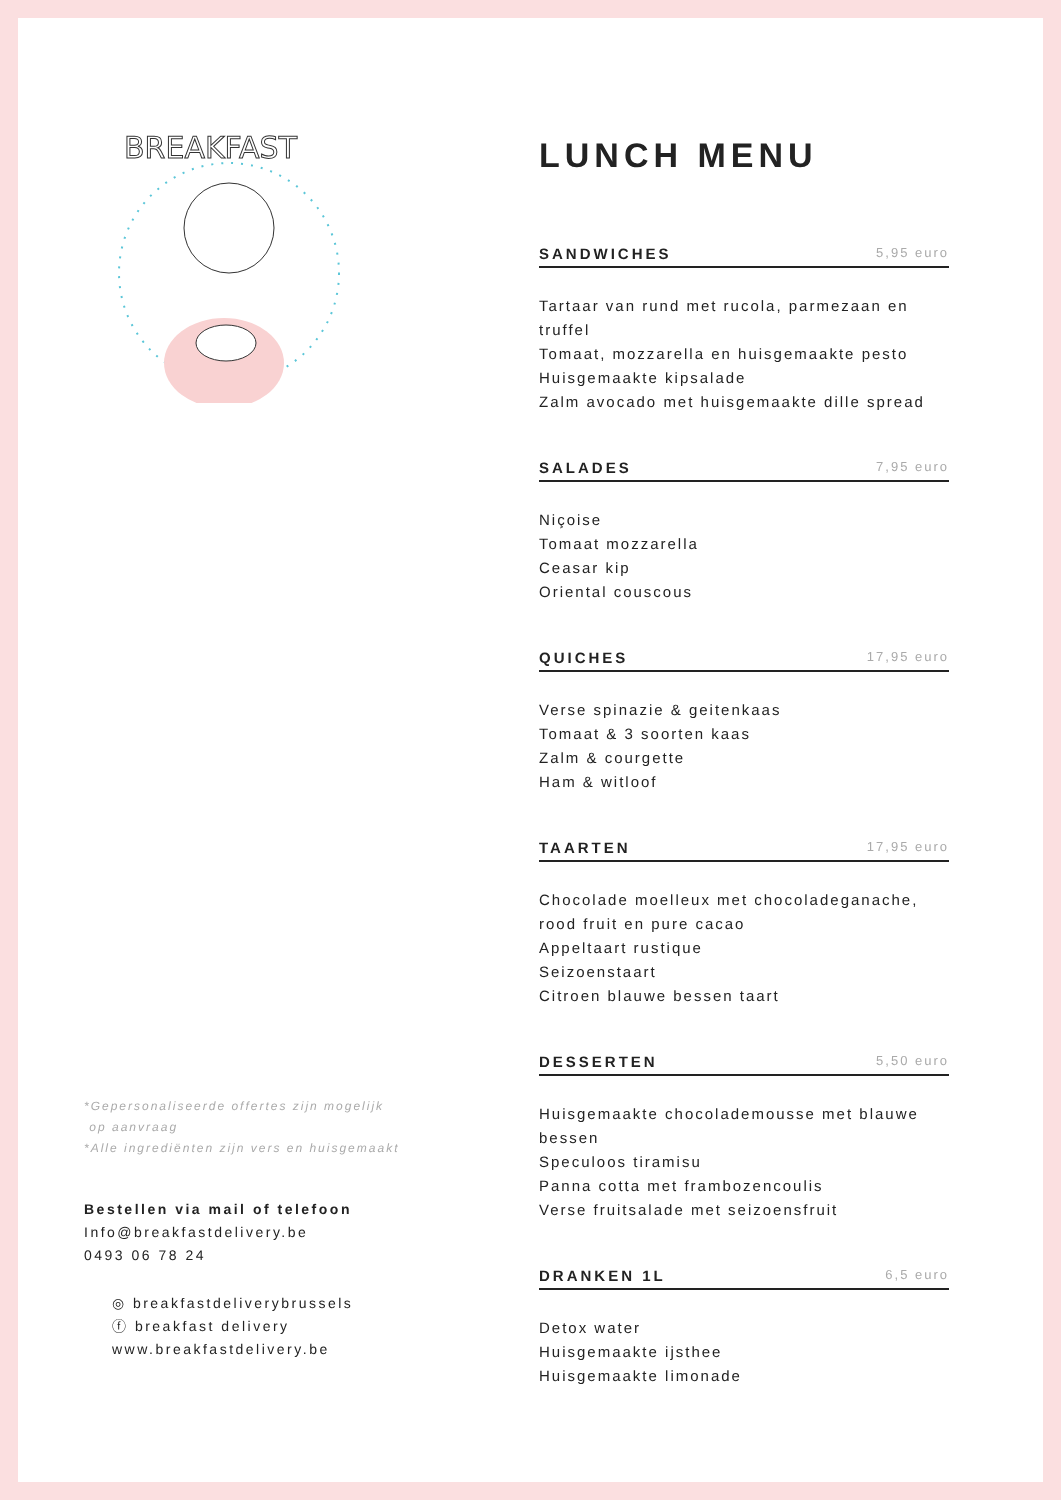BREAKFAST
*Gepersonaliseerde offertes zijn mogelijk
op aanvraag
*Alle ingrediënten zijn vers en huisgemaakt
Bestellen via mail of telefoon
Info@breakfastdelivery.be
0493 06 78 24
◎ breakfastdeliverybrussels
ⓕ breakfast delivery
www.breakfastdelivery.be
LUNCH MENU
SANDWICHES 5,95 euro
Tartaar van rund met rucola, parmezaan en truffel
Tomaat, mozzarella en huisgemaakte pesto
Huisgemaakte kipsalade
Zalm avocado met huisgemaakte dille spread
SALADES 7,95 euro
Niçoise
Tomaat mozzarella
Ceasar kip
Oriental couscous
QUICHES 17,95 euro
Verse spinazie & geitenkaas
Tomaat & 3 soorten kaas
Zalm & courgette
Ham & witloof
TAARTEN 17,95 euro
Chocolade moelleux met chocoladeganache,
rood fruit en pure cacao
Appeltaart rustique
Seizoenstaart
Citroen blauwe bessen taart
DESSERTEN 5,50 euro
Huisgemaakte chocolademousse met blauwe
bessen
Speculoos tiramisu
Panna cotta met frambozencoulis
Verse fruitsalade met seizoensfruit
DRANKEN 1L 6,5 euro
Detox water
Huisgemaakte ijsthee
Huisgemaakte limonade